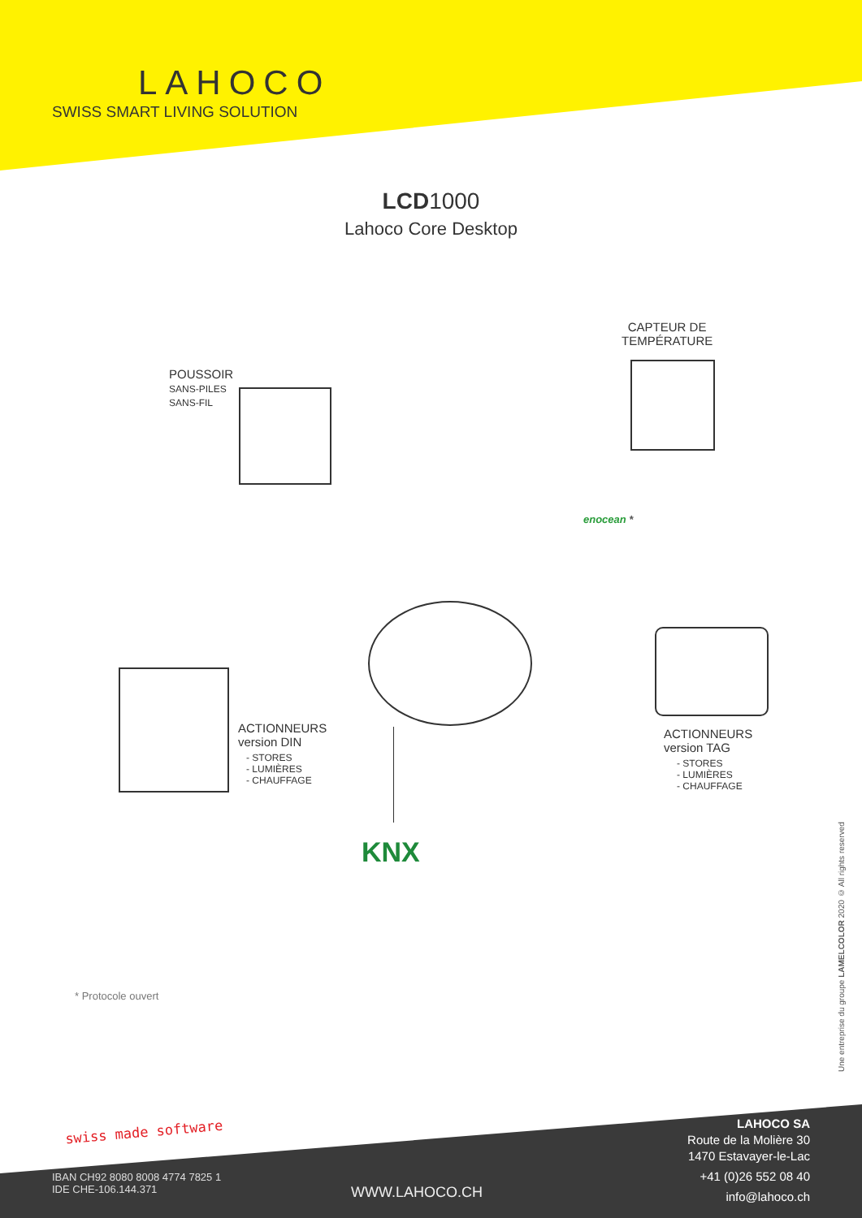LAHOCO
SWISS SMART LIVING SOLUTION
LCD1000
Lahoco Core Desktop
CAPTEUR DE
TEMPÉRATURE
POUSSOIR
SANS-PILES
SANS-FIL
enocean *
ACTIONNEURS
version DIN
- STORES
- LUMIÈRES
- CHAUFFAGE
ACTIONNEURS
version TAG
- STORES
- LUMIÈRES
- CHAUFFAGE
KNX
* Protocole ouvert
Une entreprise du groupe LAMELCOLOR 2020 © All rights reserved
swiss made software
IBAN CH92 8080 8008 4774 7825 1
IDE CHE-106.144.371
WWW.LAHOCO.CH
LAHOCO SA
Route de la Molière 30
1470 Estavayer-le-Lac
+41 (0)26 552 08 40
info@lahoco.ch